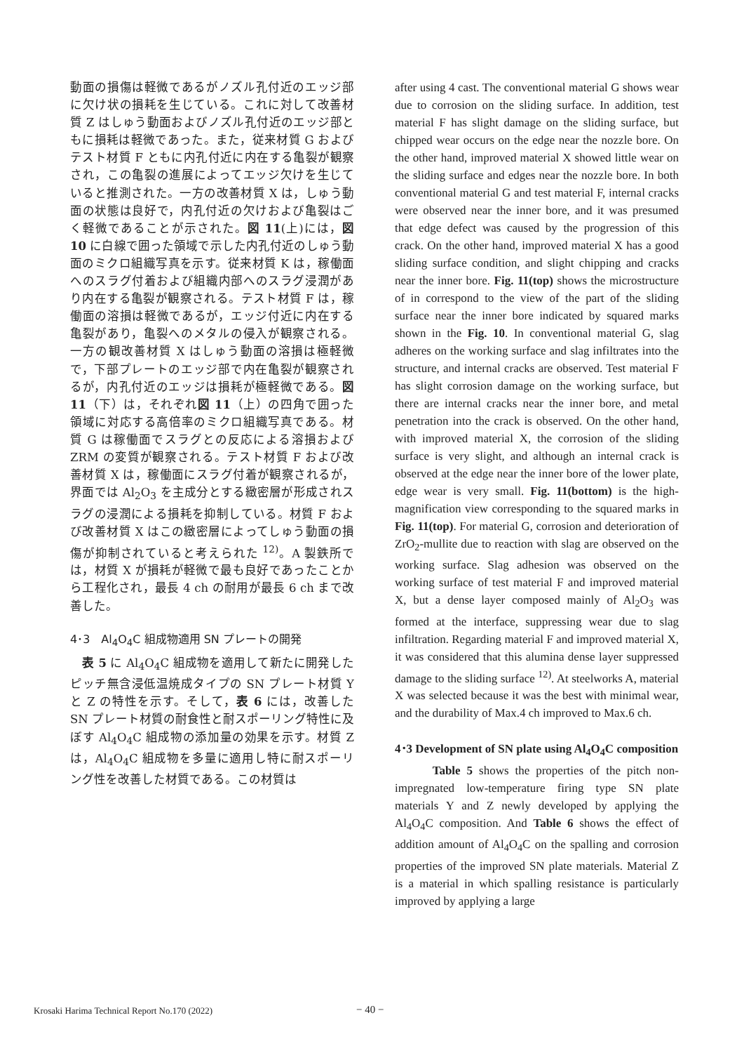動面の損傷は軽微であるがノズル孔付近のエッジ部に欠け状の損耗を生じている。これに対して改善材質 Z はしゅう動面およびノズル孔付近のエッジ部ともに損耗は軽微であった。また，従来材質 G およびテスト材質 F ともに内孔付近に内在する亀裂が観察され，この亀裂の進展によってエッジ欠けを生じていると推測された。一方の改善材質 X は，しゅう動面の状態は良好で，内孔付近の欠けおよび亀裂はごく軽微であることが示された。図 11(上)には，図 10 に白線で囲った領域で示した内孔付近のしゅう動面のミクロ組織写真を示す。従来材質 K は，稼働面へのスラグ付着および組織内部へのスラグ浸潤があり内在する亀裂が観察される。テスト材質 F は，稼働面の溶損は軽微であるが，エッジ付近に内在する亀裂があり，亀裂へのメタルの侵入が観察される。一方の観改善材質 X はしゅう動面の溶損は極軽微で，下部プレートのエッジ部で内在亀裂が観察されるが，内孔付近のエッジは損耗が極軽微である。図 11（下）は，それぞれ図 11（上）の四角で囲った領域に対応する高倍率のミクロ組織写真である。材質 G は稼働面でスラグとの反応による溶損および ZRM の変質が観察される。テスト材質 F および改善材質 X は，稼働面にスラグ付着が観察されるが，界面では Al<sub>2</sub>O<sub>3</sub> を主成分とする緻密層が形成されスラグの浸潤による損耗を抑制している。材質 F および改善材質 X はこの緻密層によってしゅう動面の損傷が抑制されていると考えられた <sup>12)</sup>。A 製鉄所では，材質 X が損耗が軽微で最も良好であったことから工程化され，最長 4 ch の耐用が最長 6 ch まで改善した。
4･3　Al<sub>4</sub>O<sub>4</sub>C 組成物適用 SN プレートの開発
　表 5 に Al<sub>4</sub>O<sub>4</sub>C 組成物を適用して新たに開発したピッチ無含浸低温焼成タイプの SN プレート材質 Y と Z の特性を示す。そして，表 6 には，改善した SN プレート材質の耐食性と耐スポーリング特性に及ぼす Al<sub>4</sub>O<sub>4</sub>C 組成物の添加量の効果を示す。材質 Z は，Al<sub>4</sub>O<sub>4</sub>C 組成物を多量に適用し特に耐スポーリング性を改善した材質である。この材質は
after using 4 cast. The conventional material G shows wear due to corrosion on the sliding surface. In addition, test material F has slight damage on the sliding surface, but chipped wear occurs on the edge near the nozzle bore. On the other hand, improved material X showed little wear on the sliding surface and edges near the nozzle bore. In both conventional material G and test material F, internal cracks were observed near the inner bore, and it was presumed that edge defect was caused by the progression of this crack. On the other hand, improved material X has a good sliding surface condition, and slight chipping and cracks near the inner bore. Fig. 11(top) shows the microstructure of in correspond to the view of the part of the sliding surface near the inner bore indicated by squared marks shown in the Fig. 10. In conventional material G, slag adheres on the working surface and slag infiltrates into the structure, and internal cracks are observed. Test material F has slight corrosion damage on the working surface, but there are internal cracks near the inner bore, and metal penetration into the crack is observed. On the other hand, with improved material X, the corrosion of the sliding surface is very slight, and although an internal crack is observed at the edge near the inner bore of the lower plate, edge wear is very small. Fig. 11(bottom) is the high-magnification view corresponding to the squared marks in Fig. 11(top). For material G, corrosion and deterioration of ZrO<sub>2</sub>-mullite due to reaction with slag are observed on the working surface. Slag adhesion was observed on the working surface of test material F and improved material X, but a dense layer composed mainly of Al<sub>2</sub>O<sub>3</sub> was formed at the interface, suppressing wear due to slag infiltration. Regarding material F and improved material X, it was considered that this alumina dense layer suppressed damage to the sliding surface <sup>12)</sup>. At steelworks A, material X was selected because it was the best with minimal wear, and the durability of Max.4 ch improved to Max.6 ch.
4･3 Development of SN plate using Al<sub>4</sub>O<sub>4</sub>C composition
Table 5 shows the properties of the pitch non-impregnated low-temperature firing type SN plate materials Y and Z newly developed by applying the Al<sub>4</sub>O<sub>4</sub>C composition. And Table 6 shows the effect of addition amount of Al<sub>4</sub>O<sub>4</sub>C on the spalling and corrosion properties of the improved SN plate materials. Material Z is a material in which spalling resistance is particularly improved by applying a large
Krosaki Harima Technical Report No.170 (2022) − 40 −